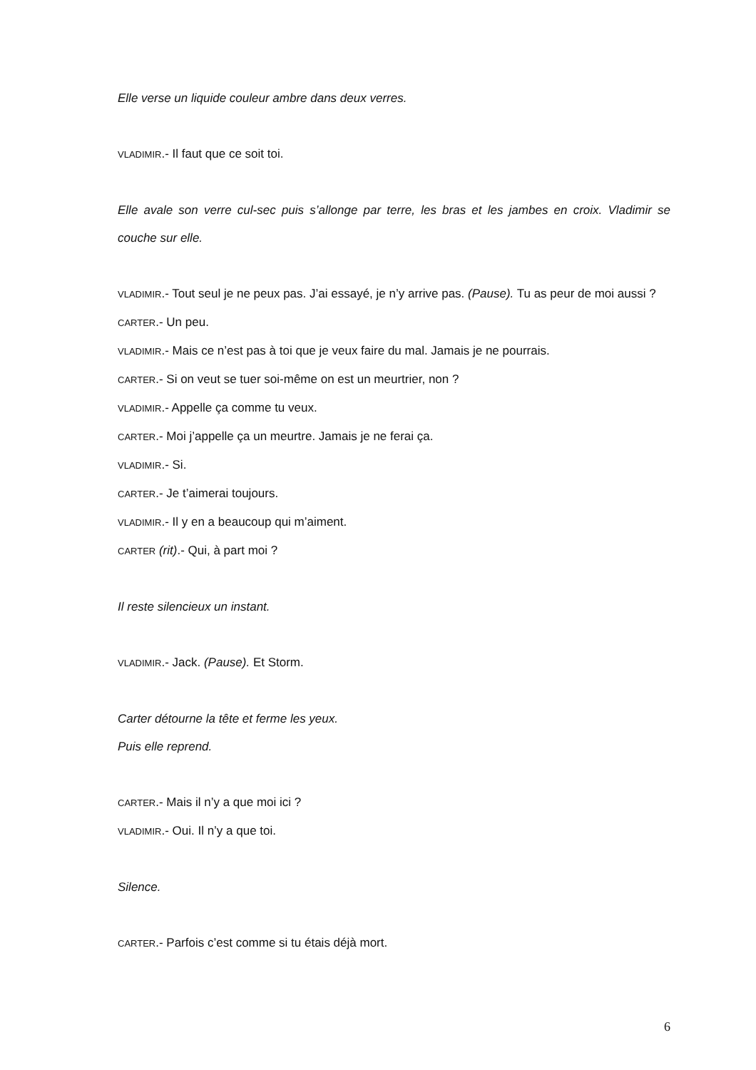Elle verse un liquide couleur ambre dans deux verres.
VLADIMIR.- Il faut que ce soit toi.
Elle avale son verre cul-sec puis s’allonge par terre, les bras et les jambes en croix. Vladimir se couche sur elle.
VLADIMIR.- Tout seul je ne peux pas. J’ai essayé, je n’y arrive pas. (Pause). Tu as peur de moi aussi ?
CARTER.- Un peu.
VLADIMIR.- Mais ce n’est pas à toi que je veux faire du mal. Jamais je ne pourrais.
CARTER.- Si on veut se tuer soi-même on est un meurtrier, non ?
VLADIMIR.- Appelle ça comme tu veux.
CARTER.- Moi j’appelle ça un meurtre. Jamais je ne ferai ça.
VLADIMIR.- Si.
CARTER.- Je t’aimerai toujours.
VLADIMIR.- Il y en a beaucoup qui m’aiment.
CARTER (rit).- Qui, à part moi ?
Il reste silencieux un instant.
VLADIMIR.- Jack. (Pause). Et Storm.
Carter détourne la tête et ferme les yeux.
Puis elle reprend.
CARTER.- Mais il n’y a que moi ici ?
VLADIMIR.- Oui. Il n’y a que toi.
Silence.
CARTER.- Parfois c’est comme si tu étais déjà mort.
6